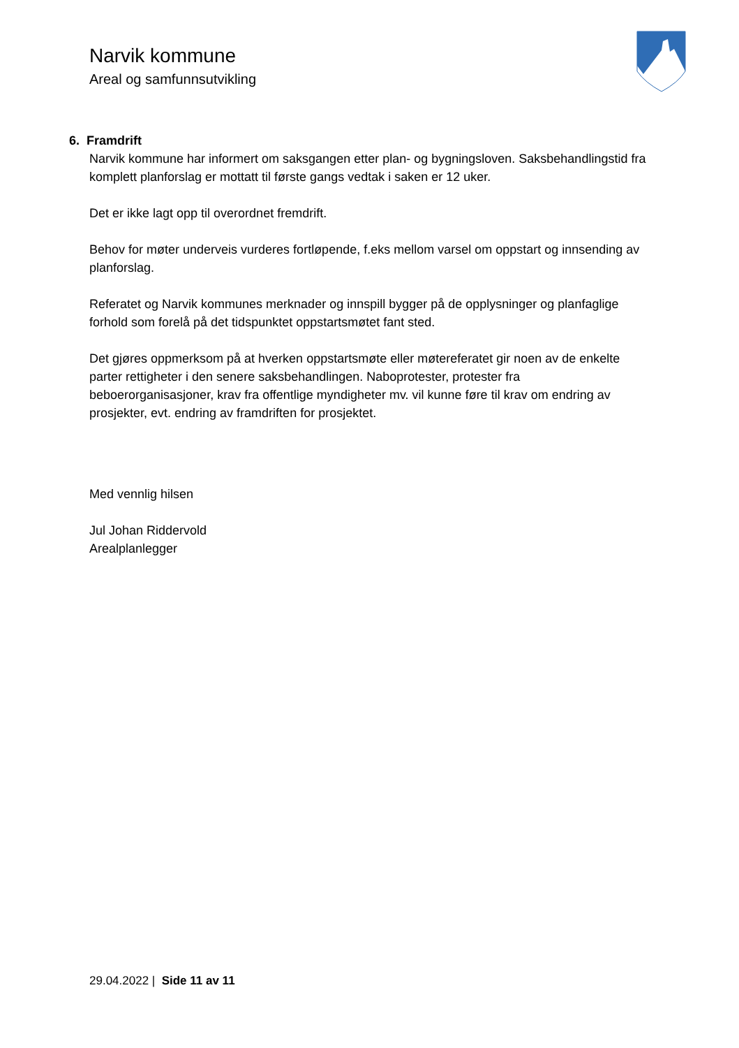Narvik kommune
Areal og samfunnsutvikling
6. Framdrift
Narvik kommune har informert om saksgangen etter plan- og bygningsloven. Saksbehandlingstid fra komplett planforslag er mottatt til første gangs vedtak i saken er 12 uker.
Det er ikke lagt opp til overordnet fremdrift.
Behov for møter underveis vurderes fortløpende, f.eks mellom varsel om oppstart og innsending av planforslag.
Referatet og Narvik kommunes merknader og innspill bygger på de opplysninger og planfaglige forhold som forelå på det tidspunktet oppstartsmøtet fant sted.
Det gjøres oppmerksom på at hverken oppstartsmøte eller møtereferatet gir noen av de enkelte parter rettigheter i den senere saksbehandlingen. Naboprotester, protester fra beboerorganisasjoner, krav fra offentlige myndigheter mv. vil kunne føre til krav om endring av prosjekter, evt. endring av framdriften for prosjektet.
Med vennlig hilsen
Jul Johan Riddervold
Arealplanlegger
29.04.2022 | Side 11 av 11